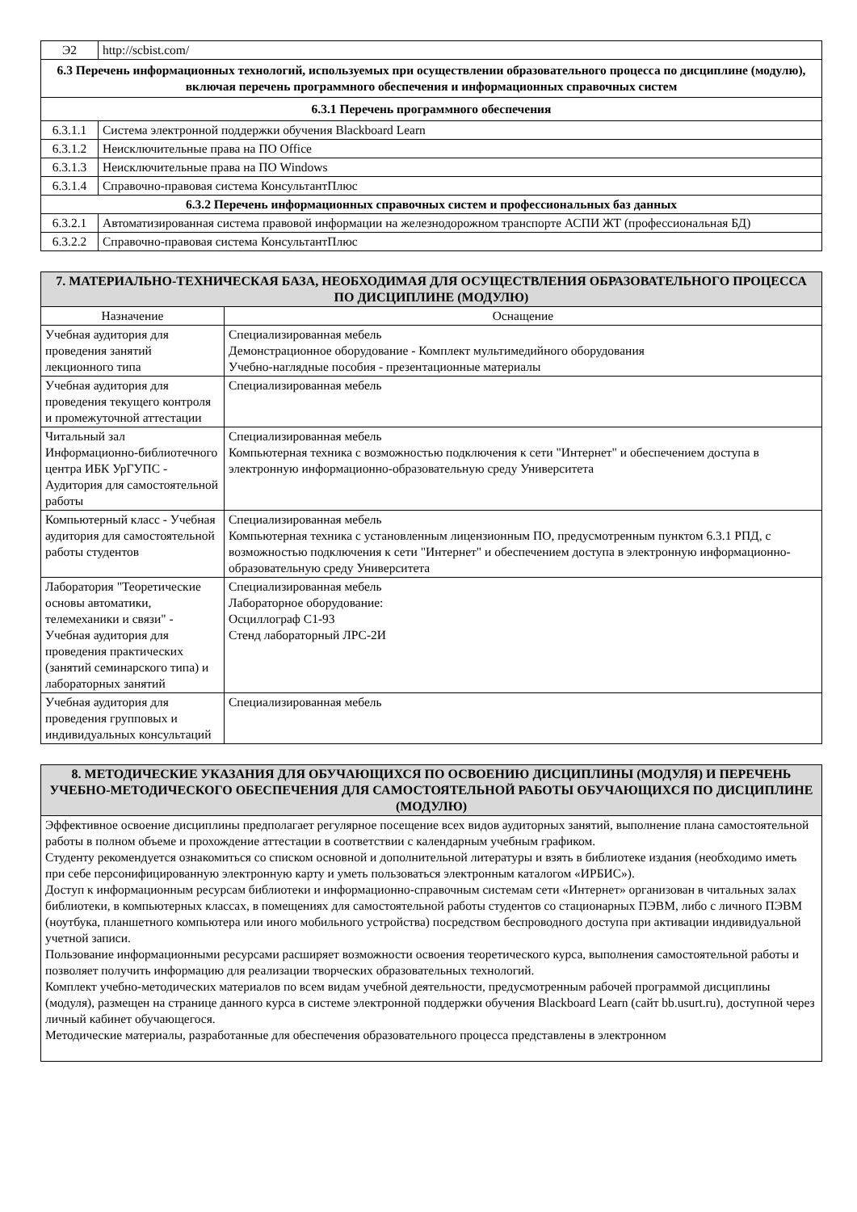| Э2 | http://scbist.com/ |
| 6.3 Перечень информационных технологий, используемых при осуществлении образовательного процесса по дисциплине (модулю), включая перечень программного обеспечения и информационных справочных систем | |
| 6.3.1 Перечень программного обеспечения | |
| 6.3.1.1 | Система электронной поддержки обучения Blackboard Learn |
| 6.3.1.2 | Неисключительные права на ПО Office |
| 6.3.1.3 | Неисключительные права на ПО Windows |
| 6.3.1.4 | Справочно-правовая система КонсультантПлюс |
| 6.3.2 Перечень информационных справочных систем и профессиональных баз данных | |
| 6.3.2.1 | Автоматизированная система правовой информации на железнодорожном транспорте АСПИ ЖТ (профессиональная БД) |
| 6.3.2.2 | Справочно-правовая система КонсультантПлюс |
| 7. МАТЕРИАЛЬНО-ТЕХНИЧЕСКАЯ БАЗА, НЕОБХОДИМАЯ ДЛЯ ОСУЩЕСТВЛЕНИЯ ОБРАЗОВАТЕЛЬНОГО ПРОЦЕССА ПО ДИСЦИПЛИНЕ (МОДУЛЮ) | |
| Назначение | Оснащение |
| Учебная аудитория для проведения занятий лекционного типа | Специализированная мебель Демонстрационное оборудование - Комплект мультимедийного оборудования Учебно-наглядные пособия - презентационные материалы |
| Учебная аудитория для проведения текущего контроля и промежуточной аттестации | Специализированная мебель |
| Читальный зал Информационно-библиотечного центра ИБК УрГУПС - Аудитория для самостоятельной работы | Специализированная мебель Компьютерная техника с возможностью подключения к сети "Интернет" и обеспечением доступа в электронную информационно-образовательную среду Университета |
| Компьютерный класс - Учебная аудитория для самостоятельной работы студентов | Специализированная мебель Компьютерная техника с установленным лицензионным ПО, предусмотренным пунктом 6.3.1 РПД, с возможностью подключения к сети "Интернет" и обеспечением доступа в электронную информационно-образовательную среду Университета |
| Лаборатория "Теоретические основы автоматики, телемеханики и связи" - Учебная аудитория для проведения практических (занятий семинарского типа) и лабораторных занятий | Специализированная мебель Лабораторное оборудование: Осциллограф С1-93 Стенд лабораторный ЛРС-2И |
| Учебная аудитория для проведения групповых и индивидуальных консультаций | Специализированная мебель |
| 8. МЕТОДИЧЕСКИЕ УКАЗАНИЯ ДЛЯ ОБУЧАЮЩИХСЯ ПО ОСВОЕНИЮ ДИСЦИПЛИНЫ (МОДУЛЯ) И ПЕРЕЧЕНЬ УЧЕБНО-МЕТОДИЧЕСКОГО ОБЕСПЕЧЕНИЯ ДЛЯ САМОСТОЯТЕЛЬНОЙ РАБОТЫ ОБУЧАЮЩИХСЯ ПО ДИСЦИПЛИНЕ (МОДУЛЮ) |
| Эффективное освоение дисциплины предполагает регулярное посещение всех видов аудиторных занятий, выполнение плана самостоятельной работы в полном объеме и прохождение аттестации в соответствии с календарным учебным графиком. Студенту рекомендуется ознакомиться со списком основной и дополнительной литературы и взять в библиотеке издания (необходимо иметь при себе персонифицированную электронную карту и уметь пользоваться электронным каталогом «ИРБИС»). Доступ к информационным ресурсам библиотеки и информационно-справочным системам сети «Интернет» организован в читальных залах библиотеки, в компьютерных классах, в помещениях для самостоятельной работы студентов со стационарных ПЭВМ, либо с личного ПЭВМ (ноутбука, планшетного компьютера или иного мобильного устройства) посредством беспроводного доступа при активации индивидуальной учетной записи. Пользование информационными ресурсами расширяет возможности освоения теоретического курса, выполнения самостоятельной работы и позволяет получить информацию для реализации творческих образовательных технологий. Комплект учебно-методических материалов по всем видам учебной деятельности, предусмотренным рабочей программой дисциплины (модуля), размещен на странице данного курса в системе электронной поддержки обучения Blackboard Learn (сайт bb.usurt.ru), доступной через личный кабинет обучающегося. Методические материалы, разработанные для обеспечения образовательного процесса представлены в электронном |